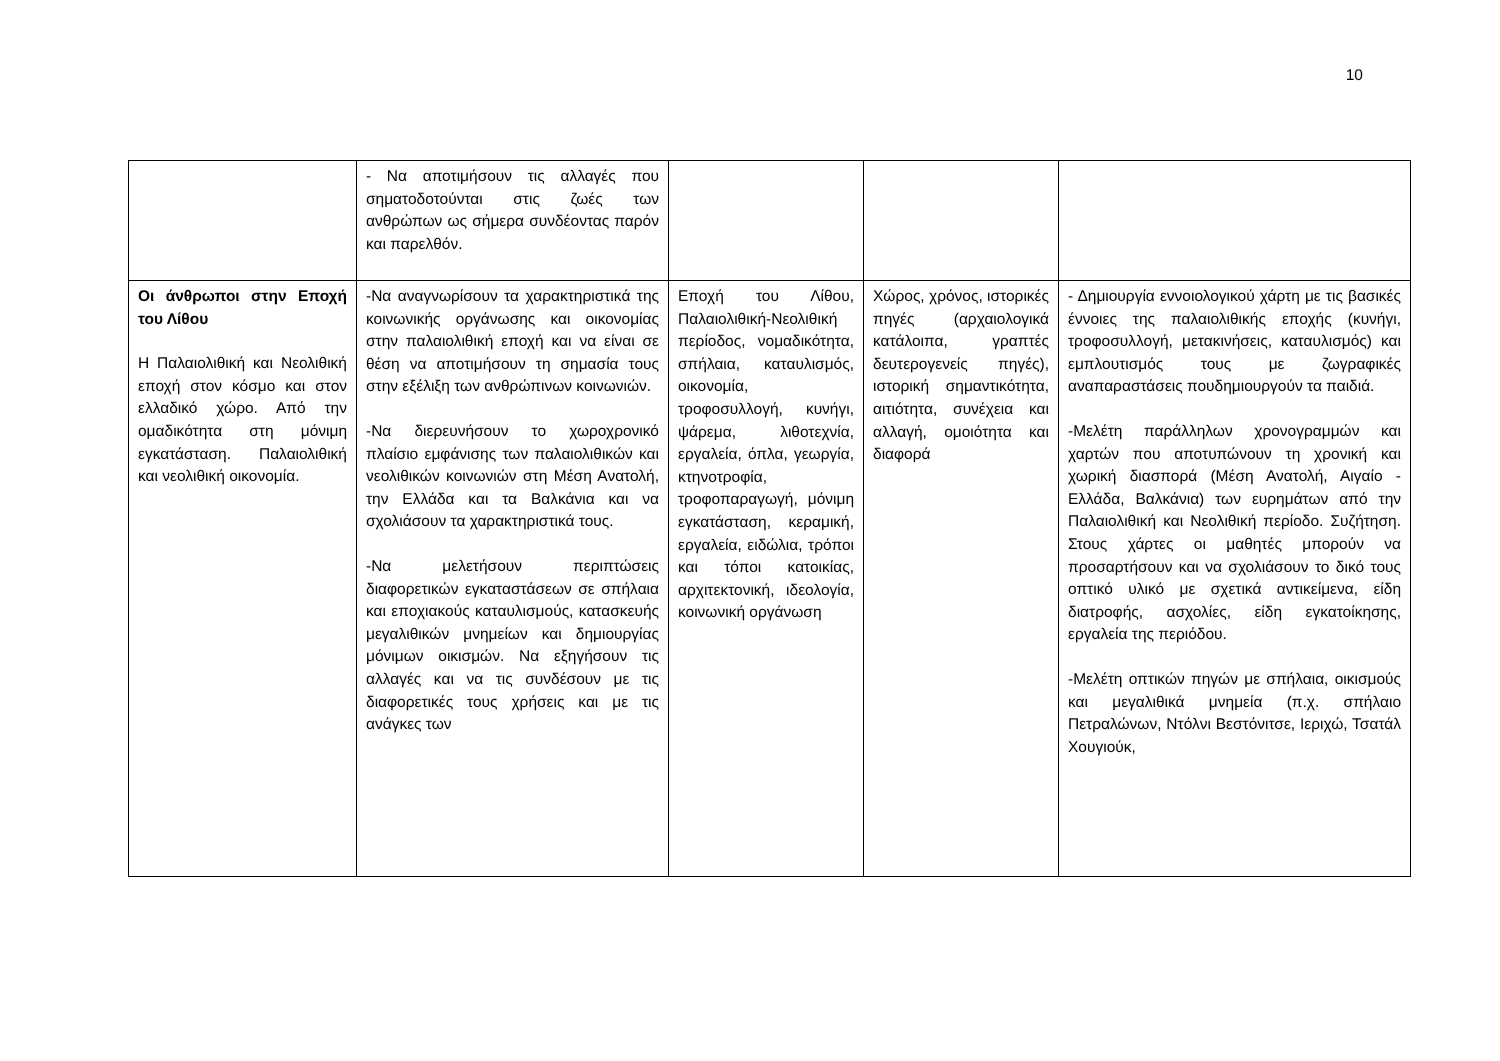10
| | - Να αποτιμήσουν τις αλλαγές που σηματοδοτούνται στις ζωές των ανθρώπων ως σήμερα συνδέοντας παρόν και παρελθόν. | | | |
| Οι άνθρωποι στην Εποχή του Λίθου Η Παλαιολιθική και Νεολιθική εποχή στον κόσμο και στον ελλαδικό χώρο. Από την ομαδικότητα στη μόνιμη εγκατάσταση. Παλαιολιθική και νεολιθική οικονομία. | -Να αναγνωρίσουν τα χαρακτηριστικά της κοινωνικής οργάνωσης και οικονομίας στην παλαιολιθική εποχή και να είναι σε θέση να αποτιμήσουν τη σημασία τους στην εξέλιξη των ανθρώπινων κοινωνιών. -Να διερευνήσουν το χωροχρονικό πλαίσιο εμφάνισης των παλαιολιθικών και νεολιθικών κοινωνιών στη Μέση Ανατολή, την Ελλάδα και τα Βαλκάνια και να σχολιάσουν τα χαρακτηριστικά τους. -Να μελετήσουν περιπτώσεις διαφορετικών εγκαταστάσεων σε σπήλαια και εποχιακούς καταυλισμούς, κατασκευής μεγαλιθικών μνημείων και δημιουργίας μόνιμων οικισμών. Να εξηγήσουν τις αλλαγές και να τις συνδέσουν με τις διαφορετικές τους χρήσεις και με τις ανάγκες των | Εποχή του Λίθου, Παλαιολιθική-Νεολιθική περίοδος, νομαδικότητα, σπήλαια, καταυλισμός, οικονομία, τροφοσυλλογή, κυνήγι, ψάρεμα, λιθοτεχνία, εργαλεία, όπλα, γεωργία, κτηνοτροφία, τροφοπαραγωγή, μόνιμη εγκατάσταση, κεραμική, εργαλεία, ειδώλια, τρόποι και τόποι κατοικίας, αρχιτεκτονική, ιδεολογία, κοινωνική οργάνωση | Χώρος, χρόνος, ιστορικές πηγές (αρχαιολογικά κατάλοιπα, γραπτές δευτερογενείς πηγές), ιστορική σημαντικότητα, αιτιότητα, συνέχεια και αλλαγή, ομοιότητα και διαφορά | - Δημιουργία εννοιολογικού χάρτη με τις βασικές έννοιες της παλαιολιθικής εποχής (κυνήγι, τροφοσυλλογή, μετακινήσεις, καταυλισμός) και εμπλουτισμός τους με ζωγραφικές αναπαραστάσεις πουδημιουργούν τα παιδιά. -Μελέτη παράλληλων χρονογραμμών και χαρτών που αποτυπώνουν τη χρονική και χωρική διασπορά (Μέση Ανατολή, Αιγαίο - Ελλάδα, Βαλκάνια) των ευρημάτων από την Παλαιολιθική και Νεολιθική περίοδο. Συζήτηση. Στους χάρτες οι μαθητές μπορούν να προσαρτήσουν και να σχολιάσουν το δικό τους οπτικό υλικό με σχετικά αντικείμενα, είδη διατροφής, ασχολίες, είδη εγκατοίκησης, εργαλεία της περιόδου. -Μελέτη οπτικών πηγών με σπήλαια, οικισμούς και μεγαλιθικά μνημεία (π.χ. σπήλαιο Πετραλώνων, Ντόλνι Βεστόνιτσε, Ιεριχώ, Τσατάλ Χουγιούκ, |